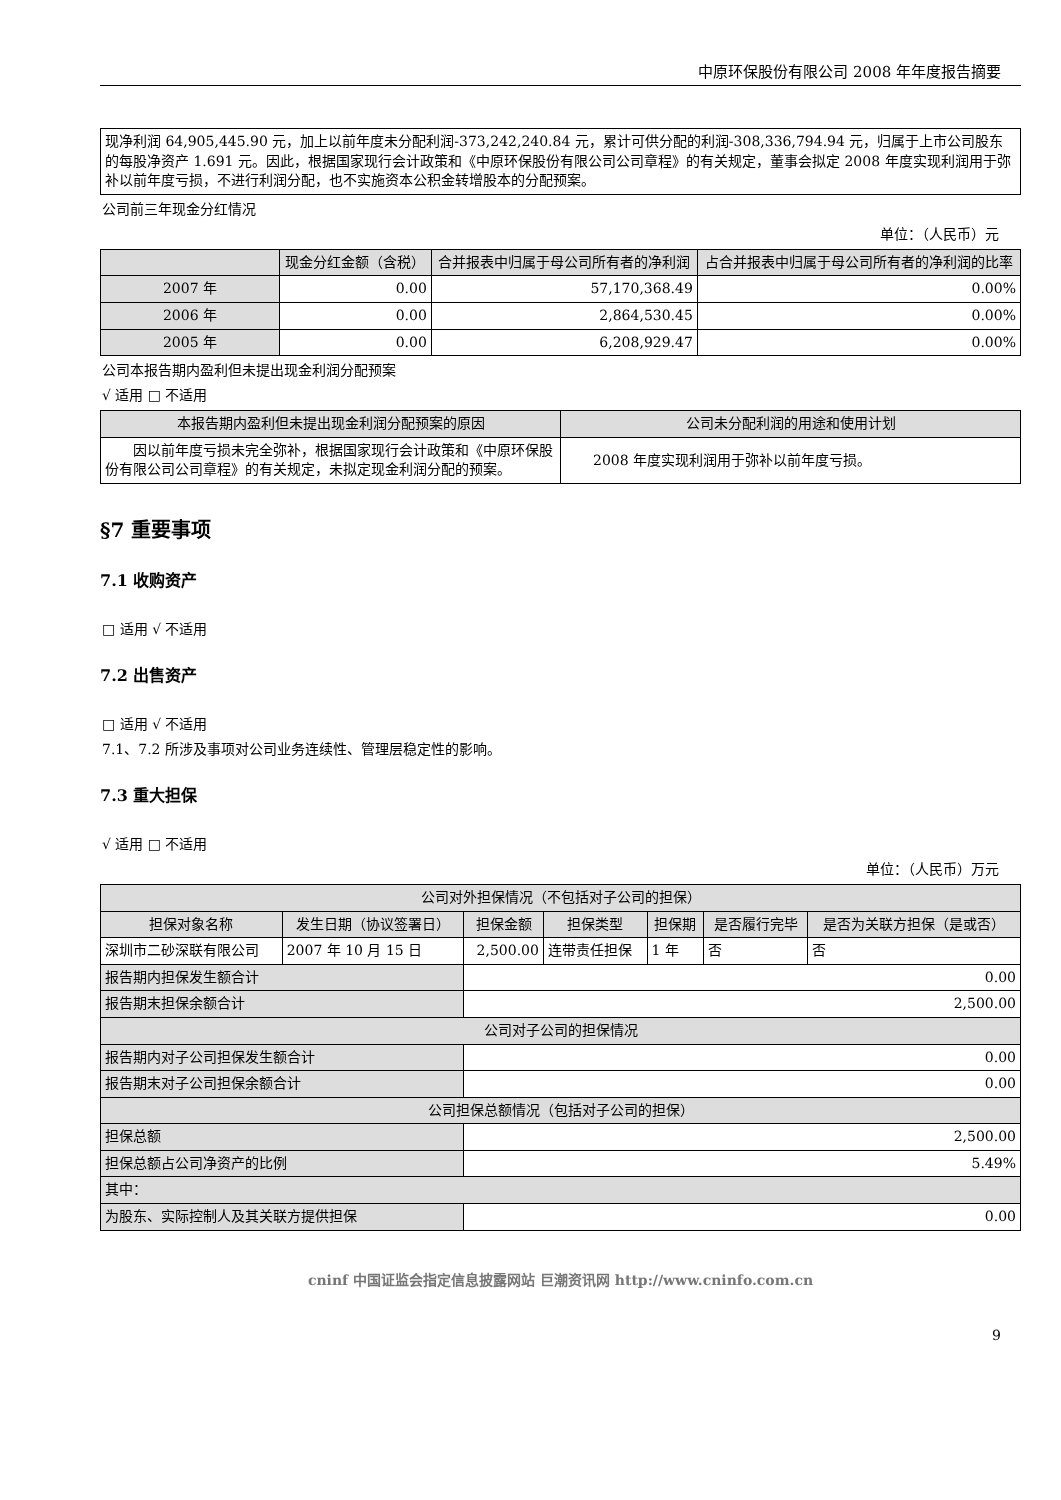中原环保股份有限公司 2008 年年度报告摘要
| 现净利润 64,905,445.90 元，加上以前年度未分配利润-373,242,240.84 元，累计可供分配的利润-308,336,794.94 元，归属于上市公司股东的每股净资产 1.691 元。因此，根据国家现行会计政策和《中原环保股份有限公司公司章程》的有关规定，董事会拟定 2008 年度实现利润用于弥补以前年度亏损，不进行利润分配，也不实施资本公积金转增股本的分配预案。 |
公司前三年现金分红情况
单位：（人民币）元
| | 现金分红金额（含税） | 合并报表中归属于母公司所有者的净利润 | 占合并报表中归属于母公司所有者的净利润的比率 |
| --- | --- | --- | --- |
| 2007 年 | 0.00 | 57,170,368.49 | 0.00% |
| 2006 年 | 0.00 | 2,864,530.45 | 0.00% |
| 2005 年 | 0.00 | 6,208,929.47 | 0.00% |
公司本报告期内盈利但未提出现金利润分配预案
√ 适用 □ 不适用
| 本报告期内盈利但未提出现金利润分配预案的原因 | 公司未分配利润的用途和使用计划 |
| --- | --- |
| 因以前年度亏损未完全弥补，根据国家现行会计政策和《中原环保股份有限公司公司章程》的有关规定，未拟定现金利润分配的预案。 | 2008 年度实现利润用于弥补以前年度亏损。 |
§7 重要事项
7.1 收购资产
□ 适用 √ 不适用
7.2 出售资产
□ 适用 √ 不适用
7.1、7.2 所涉及事项对公司业务连续性、管理层稳定性的影响。
7.3 重大担保
√ 适用 □ 不适用
单位：（人民币）万元
| 公司对外担保情况（不包括对子公司的担保） | | | | | | |
| 担保对象名称 | 发生日期（协议签署日） | 担保金额 | 担保类型 | 担保期 | 是否履行完毕 | 是否为关联方担保（是或否） |
| 深圳市二砂深联有限公司 | 2007 年 10 月 15 日 | 2,500.00 | 连带责任担保 | 1 年 | 否 | 否 |
| 报告期内担保发生额合计 | | 0.00 | | | | |
| 报告期末担保余额合计 | | 2,500.00 | | | | |
| 公司对子公司的担保情况 | | | | | | |
| 报告期内对子公司担保发生额合计 | | 0.00 | | | | |
| 报告期末对子公司担保余额合计 | | 0.00 | | | | |
| 公司担保总额情况（包括对子公司的担保） | | | | | | |
| 担保总额 | | 2,500.00 | | | | |
| 担保总额占公司净资产的比例 | | 5.49% | | | | |
| 其中： | | | | | | |
| 为股东、实际控制人及其关联方提供担保 | | 0.00 | | | | |
cninf 中国证监会指定信息披露网站 巨潮资讯网 http://www.cninfo.com.cn
9